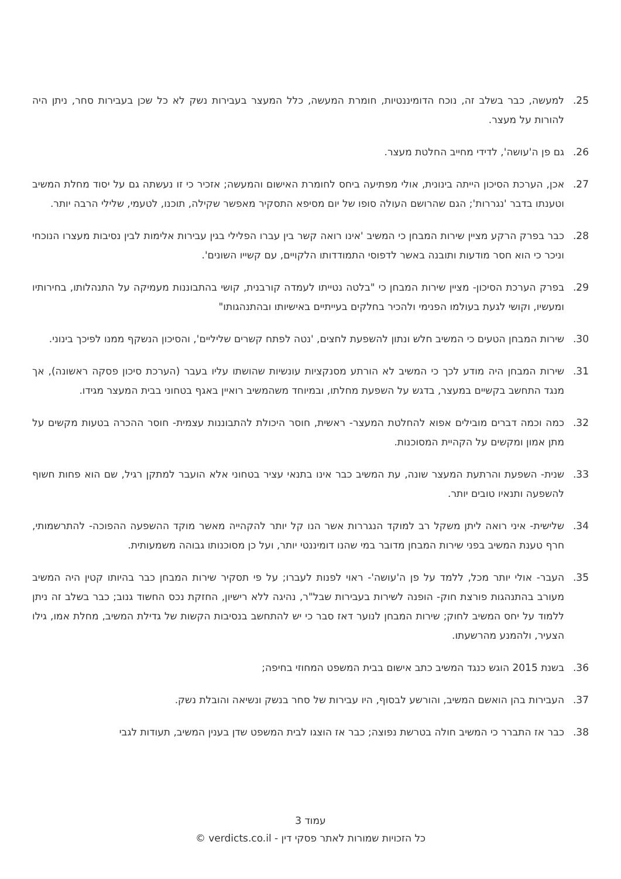25. למעשה, כבר בשלב זה, נוכח הדומיננטיות, חומרת המעשה, כלל המעצר בעבירות נשק לא כל שכן בעבירות סחר, ניתן היה להורות על מעצר.
26. גם פן ה'עושה', לדידי מחייב החלטת מעצר.
27. אכן, הערכת הסיכון הייתה בינונית, אולי מפתיעה ביחס לחומרת האישום והמעשה; אזכיר כי זו נעשתה גם על יסוד מחלת המשיב וטענתו בדבר 'נגררות'; הגם שהרושם העולה סופו של יום מסיפא התסקיר מאפשר שקילה, תוכנו, לטעמי, שלילי הרבה יותר.
28. כבר בפרק הרקע מציין שירות המבחן כי המשיב 'אינו רואה קשר בין עברו הפלילי בגין עבירות אלימות לבין נסיבות מעצרו הנוכחי וניכר כי הוא חסר מודעות ותובנה באשר לדפוסי התמודדותו הלקויים, עם קשייו השונים'.
29. בפרק הערכת הסיכון- מציין שירות המבחן כי "בלטה נטייתו לעמדה קורבנית, קושי בהתבוננות מעמיקה על התנהלותו, בחירותיו ומעשיו, וקושי לגעת בעולמו הפנימי ולהכיר בחלקים בעייתיים באישיותו ובהתנהגותו"
30. שירות המבחן הטעים כי המשיב חלש ונתון להשפעת לחצים, 'נטה לפתח קשרים שליליים', והסיכון הנשקף ממנו לפיכך בינוני.
31. שירות המבחן היה מודע לכך כי המשיב לא הורתע מסנקציות עונשיות שהושתו עליו בעבר (הערכת סיכון פסקה ראשונה), אך מנגד התחשב בקשיים במעצר, בדגש על השפעת מחלתו, ובמיוחד משהמשיב רואיין באגף בטחוני בבית המעצר מגידו.
32. כמה וכמה דברים מובילים אפוא להחלטת המעצר- ראשית, חוסר היכולת להתבוננות עצמית- חוסר ההכרה בטעות מקשים על מתן אמון ומקשים על הקהיית המסוכנות.
33. שנית- השפעת והרתעת המעצר שונה, עת המשיב כבר אינו בתנאי עציר בטחוני אלא הועבר למתקן רגיל, שם הוא פחות חשוף להשפעה ותנאיו טובים יותר.
34. שלישית- איני רואה ליתן משקל רב למוקד הנגררות אשר הנו קל יותר להקהייה מאשר מוקד ההשפעה ההפוכה- להתרשמותי, חרף טענת המשיב בפני שירות המבחן מדובר במי שהנו דומיננטי יותר, ועל כן מסוכנותו גבוהה משמעותית.
35. העבר- אולי יותר מכל, ללמד על פן ה'עושה'- ראוי לפנות לעברו; על פי תסקיר שירות המבחן כבר בהיותו קטין היה המשיב מעורב בהתנהגות פורצת חוק- הופנה לשירות בעבירות שבל"ר, נהיגה ללא רישיון, החזקת נכס החשוד גנוב; כבר בשלב זה ניתן ללמוד על יחס המשיב לחוק; שירות המבחן לנוער דאז סבר כי יש להתחשב בנסיבות הקשות של גדילת המשיב, מחלת אמו, גילו הצעיר, ולהמנע מהרשעתו.
36. בשנת 2015 הוגש כנגד המשיב כתב אישום בבית המשפט המחוזי בחיפה;
37. העבירות בהן הואשם המשיב, והורשע לבסוף, היו עבירות של סחר בנשק ונשיאה והובלת נשק.
38. כבר אז התברר כי המשיב חולה בטרשת נפוצה; כבר אז הוצגו לבית המשפט שדן בענין המשיב, תעודות לגבי
עמוד 3
כל הזכויות שמורות לאתר פסקי דין - verdicts.co.il ©